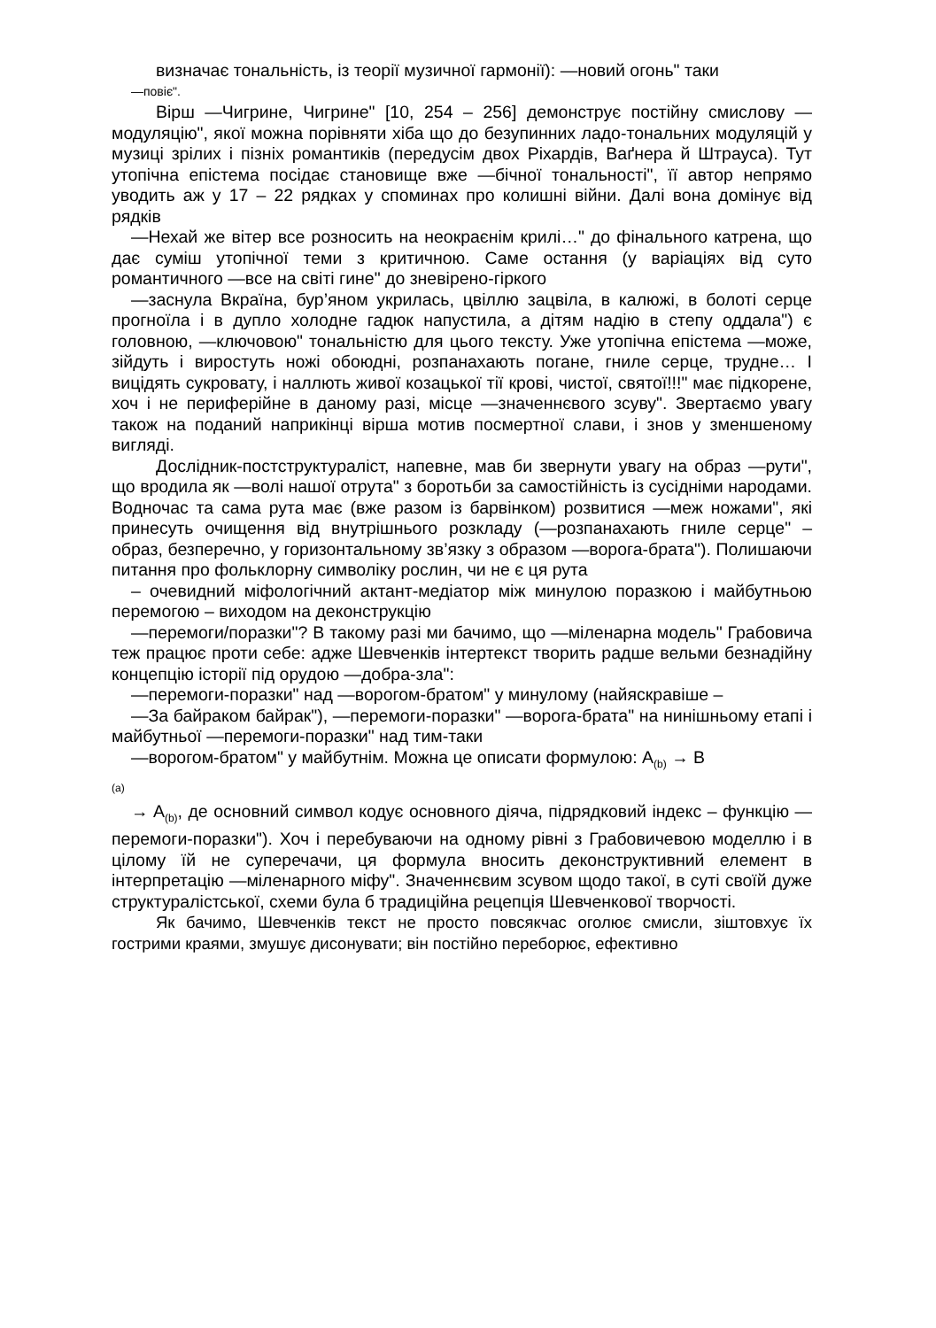визначає тональність, із теорії музичної гармонії): —новий огонь" таки
—повіє".
Вірш —Чигрине, Чигрине" [10, 254 – 256] демонструє постійну смислову —модуляцію", якої можна порівняти хіба що до безупинних ладо-тональних модуляцій у музиці зрілих і пізніх романтиків (передусім двох Ріхардів, Ваґнера й Штрауса). Тут утопічна епістема посідає становище вже —бічної тональності", її автор непрямо уводить аж у 17 – 22 рядках у споминах про колишні війни. Далі вона домінує від рядків
—Нехай же вітер все розносить на неокраєнім крилі…" до фінального катрена, що дає суміш утопічної теми з критичною. Саме остання (у варіаціях від суто романтичного —все на світі гине" до зневірено-гіркого
—заснула Вкраїна, бур’яном укрилась, цвіллю зацвіла, в калюжі, в болоті серце прогноїла і в дупло холодне гадюк напустила, а дітям надію в степу оддала") є головною, —ключовою" тональністю для цього тексту. Уже утопічна епістема —може, зійдуть і виростуть ножі обоюдні, розпанахають погане, гниле серце, трудне… І вицідять сукровату, і наллють живої козацької тії крові, чистої, святої!!!" має підкорене, хоч і не периферійне в даному разі, місце —значеннєвого зсуву". Звертаємо увагу також на поданий наприкінці вірша мотив посмертної слави, і знов у зменшеному вигляді.
Дослідник-постструктураліст, напевне, мав би звернути увагу на образ —рути", що вродила як —волі нашої отрута" з боротьби за самостійність із сусідніми народами. Водночас та сама рута має (вже разом із барвінком) розвитися —меж ножами", які принесуть очищення від внутрішнього розкладу (—розпанахають гниле серце" – образ, безперечно, у горизонтальному зв’язку з образом —ворога-брата"). Полишаючи питання про фольклорну символіку рослин, чи не є ця рута
– очевидний міфологічний актант-медіатор між минулою поразкою і майбутньою перемогою – виходом на деконструкцію
—перемоги/поразки"? В такому разі ми бачимо, що —міленарна модель" Грабовича теж працює проти себе: адже Шевченків інтертекст творить радше вельми безнадійну концепцію історії під орудою —добра-зла":
—перемоги-поразки" над —ворогом-братом" у минулому (найяскравіше –
—За байраком байрак"), —перемоги-поразки" —ворога-брата" на нинішньому етапі і майбутньої —перемоги-поразки" над тим-таки
—ворогом-братом" у майбутнім. Можна це описати формулою: A<sub>(b)</sub> → B
(a)
→ A<sub>(b)</sub>, де основний символ кодує основного діяча, підрядковий індекс – функцію —перемоги-поразки"). Хоч і перебуваючи на одному рівні з Грабовичевою моделлю і в цілому їй не суперечачи, ця формула вносить деконструктивний елемент в інтерпретацію —міленарного міфу". Значеннєвим зсувом щодо такої, в суті своїй дуже структуралістської, схеми була б традиційна рецепція Шевченкової творчості.
Як бачимо, Шевченків текст не просто повсякчас оголює смисли, зіштовхує їх гострими краями, змушує дисонувати; він постійно переборює, ефективно